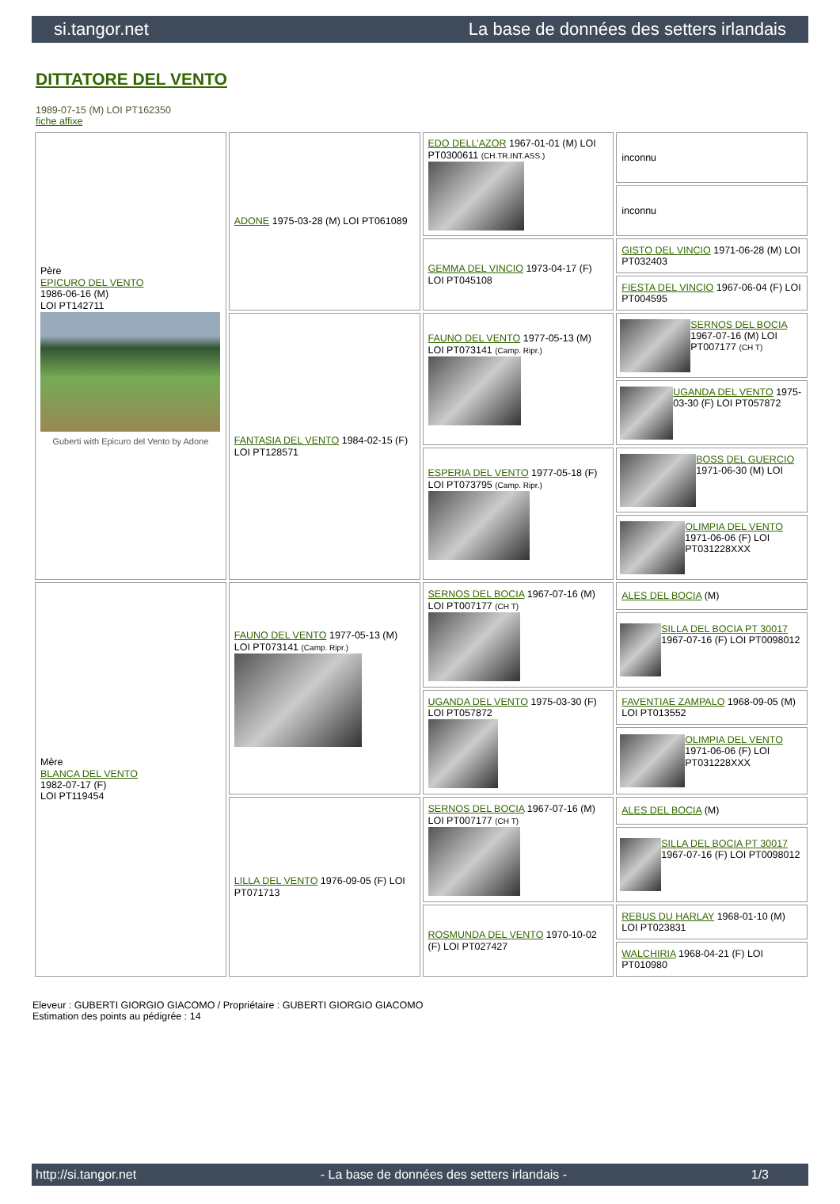si.tangor.net La base de données des setters irlandais
DITTATORE DEL VENTO
1989-07-15 (M) LOI PT162350
fiche affixe
| Père EPICURO DEL VENTO 1986-06-16 (M) LOI PT142711 Guberti with Epicuro del Vento by Adone | ADONE 1975-03-28 (M) LOI PT061089 | EDO DELL'AZOR 1967-01-01 (M) LOI PT0300611 (CH.TR.INT.ASS.) | inconnu |
| | | | inconnu |
| | | GEMMA DEL VINCIO 1973-04-17 (F) LOI PT045108 | GISTO DEL VINCIO 1971-06-28 (M) LOI PT032403 |
| | | | FIESTA DEL VINCIO 1967-06-04 (F) LOI PT004595 |
| | FANTASIA DEL VENTO 1984-02-15 (F) LOI PT128571 | FAUNO DEL VENTO 1977-05-13 (M) LOI PT073141 (Camp. Ripr.) | SERNOS DEL BOCIA 1967-07-16 (M) LOI PT007177 (CH T) |
| | | | UGANDA DEL VENTO 1975-03-30 (F) LOI PT057872 |
| | | ESPERIA DEL VENTO 1977-05-18 (F) LOI PT073795 (Camp. Ripr.) | BOSS DEL GUERCIO 1971-06-30 (M) LOI |
| | | | OLIMPIA DEL VENTO 1971-06-06 (F) LOI PT031228XXX |
| Mère BLANCA DEL VENTO 1982-07-17 (F) LOI PT119454 | FAUNO DEL VENTO 1977-05-13 (M) LOI PT073141 (Camp. Ripr.) | SERNOS DEL BOCIA 1967-07-16 (M) LOI PT007177 (CH T) | ALES DEL BOCIA (M) |
| | | | SILLA DEL BOCIA PT 30017 1967-07-16 (F) LOI PT0098012 |
| | | UGANDA DEL VENTO 1975-03-30 (F) LOI PT057872 | FAVENTIAE ZAMPALO 1968-09-05 (M) LOI PT013552 |
| | | | OLIMPIA DEL VENTO 1971-06-06 (F) LOI PT031228XXX |
| | LILLA DEL VENTO 1976-09-05 (F) LOI PT071713 | SERNOS DEL BOCIA 1967-07-16 (M) LOI PT007177 (CH T) | ALES DEL BOCIA (M) |
| | | | SILLA DEL BOCIA PT 30017 1967-07-16 (F) LOI PT0098012 |
| | | ROSMUNDA DEL VENTO 1970-10-02 (F) LOI PT027427 | REBUS DU HARLAY 1968-01-10 (M) LOI PT023831 |
| | | | WALCHIRIA 1968-04-21 (F) LOI PT010980 |
Eleveur : GUBERTI GIORGIO GIACOMO / Propriétaire : GUBERTI GIORGIO GIACOMO
Estimation des points au pédigrée : 14
http://si.tangor.net - La base de données des setters irlandais - 1/3